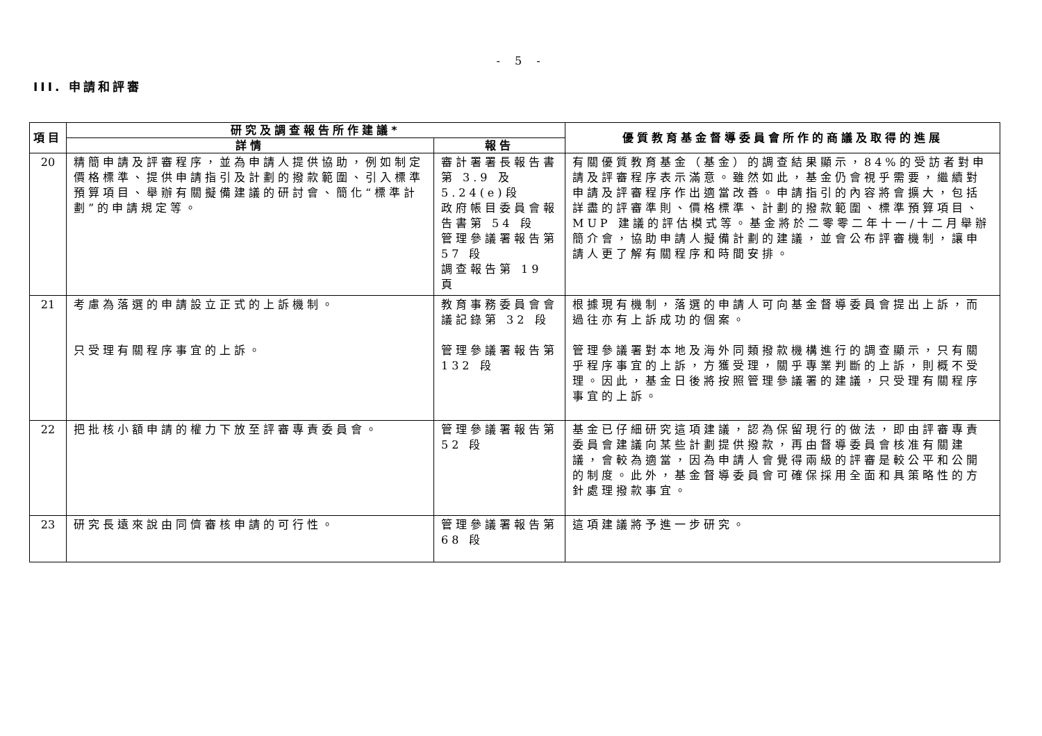- 5 -
III. 申請和評審
| 項目 | 研究及調查報告所作建議* | | 優質教育基金督導委員會所作的商議及取得的進展 |
| --- | --- | --- | --- |
| | 詳情 | 報告 | |
| 20 | 精簡申請及評審程序，並為申請人提供協助，例如制定價格標準、提供申請指引及計劃的撥款範圍、引入標準預算項目、舉辦有關擬備建議的研討會、簡化“標準計劃”的申請規定等。 | 審計署署長報告書第 3.9 及 5.24(e)段 政府帳目委員會報告書第 54 段 管理參議署報告第 57 段 調查報告第 19 頁 | 有關優質教育基金（基金）的調查結果顯示，84%的受訪者對申請及評審程序表示滿意。雖然如此，基金仍會視乎需要，繼續對申請及評審程序作出適當改善。申請指引的內容將會擴大，包括詳盡的評審準則、價格標準、計劃的撥款範圍、標準預算項目、MUP 建議的評估模式等。基金將於二零零二年十一/十二月舉辦簡介會，協助申請人擬備計劃的建議，並會公布評審機制，讓申請人更了解有關程序和時間安排。 |
| 21 | 考慮為落選的申請設立正式的上訴機制。 只受理有關程序事宜的上訴。 | 教育事務委員會會議記錄第 32 段 管理參議署報告第 132 段 | 根據現有機制，落選的申請人可向基金督導委員會提出上訴，而過往亦有上訴成功的個案。 管理參議署對本地及海外同類撥款機構進行的調查顯示，只有關乎程序事宜的上訴，方獲受理，關乎專業判斷的上訴，則概不受理。因此，基金日後將按照管理參議署的建議，只受理有關程序事宜的上訴。 |
| 22 | 把批核小額申請的權力下放至評審專責委員會。 | 管理參議署報告第 52 段 | 基金已仔細研究這項建議，認為保留現行的做法，即由評審專責委員會建議向某些計劃提供撥款，再由督導委員會核准有關建議，會較為適當，因為申請人會覺得兩級的評審是較公平和公開的制度。此外，基金督導委員會可確保採用全面和具策略性的方針處理撥款事宜。 |
| 23 | 研究長遠來說由同儕審核申請的可行性。 | 管理參議署報告第 68 段 | 這項建議將予進一步研究。 |